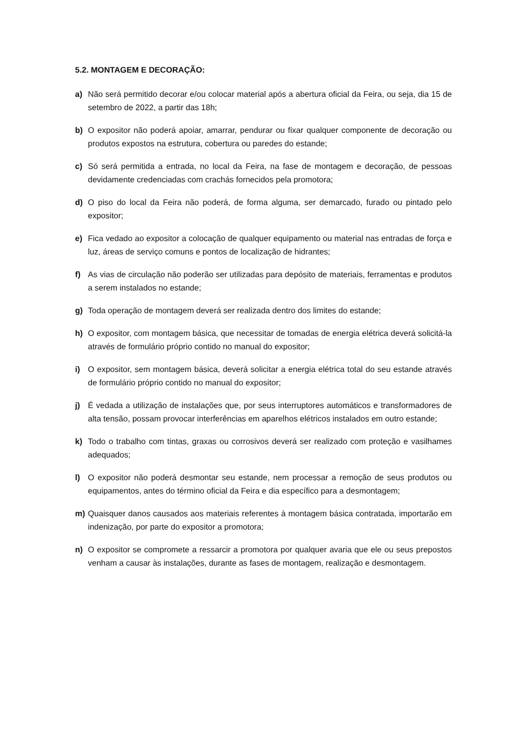5.2. MONTAGEM E DECORAÇÃO:
a) Não será permitido decorar e/ou colocar material após a abertura oficial da Feira, ou seja, dia 15 de setembro de 2022, a partir das 18h;
b) O expositor não poderá apoiar, amarrar, pendurar ou fixar qualquer componente de decoração ou produtos expostos na estrutura, cobertura ou paredes do estande;
c) Só será permitida a entrada, no local da Feira, na fase de montagem e decoração, de pessoas devidamente credenciadas com crachás fornecidos pela promotora;
d) O piso do local da Feira não poderá, de forma alguma, ser demarcado, furado ou pintado pelo expositor;
e) Fica vedado ao expositor a colocação de qualquer equipamento ou material nas entradas de força e luz, áreas de serviço comuns e pontos de localização de hidrantes;
f) As vias de circulação não poderão ser utilizadas para depósito de materiais, ferramentas e produtos a serem instalados no estande;
g) Toda operação de montagem deverá ser realizada dentro dos limites do estande;
h) O expositor, com montagem básica, que necessitar de tomadas de energia elétrica deverá solicitá-la através de formulário próprio contido no manual do expositor;
i) O expositor, sem montagem básica, deverá solicitar a energia elétrica total do seu estande através de formulário próprio contido no manual do expositor;
j) É vedada a utilização de instalações que, por seus interruptores automáticos e transformadores de alta tensão, possam provocar interferências em aparelhos elétricos instalados em outro estande;
k) Todo o trabalho com tintas, graxas ou corrosivos deverá ser realizado com proteção e vasilhames adequados;
l) O expositor não poderá desmontar seu estande, nem processar a remoção de seus produtos ou equipamentos, antes do término oficial da Feira e dia específico para a desmontagem;
m) Quaisquer danos causados aos materiais referentes à montagem básica contratada, importarão em indenização, por parte do expositor a promotora;
n) O expositor se compromete a ressarcir a promotora por qualquer avaria que ele ou seus prepostos venham a causar às instalações, durante as fases de montagem, realização e desmontagem.